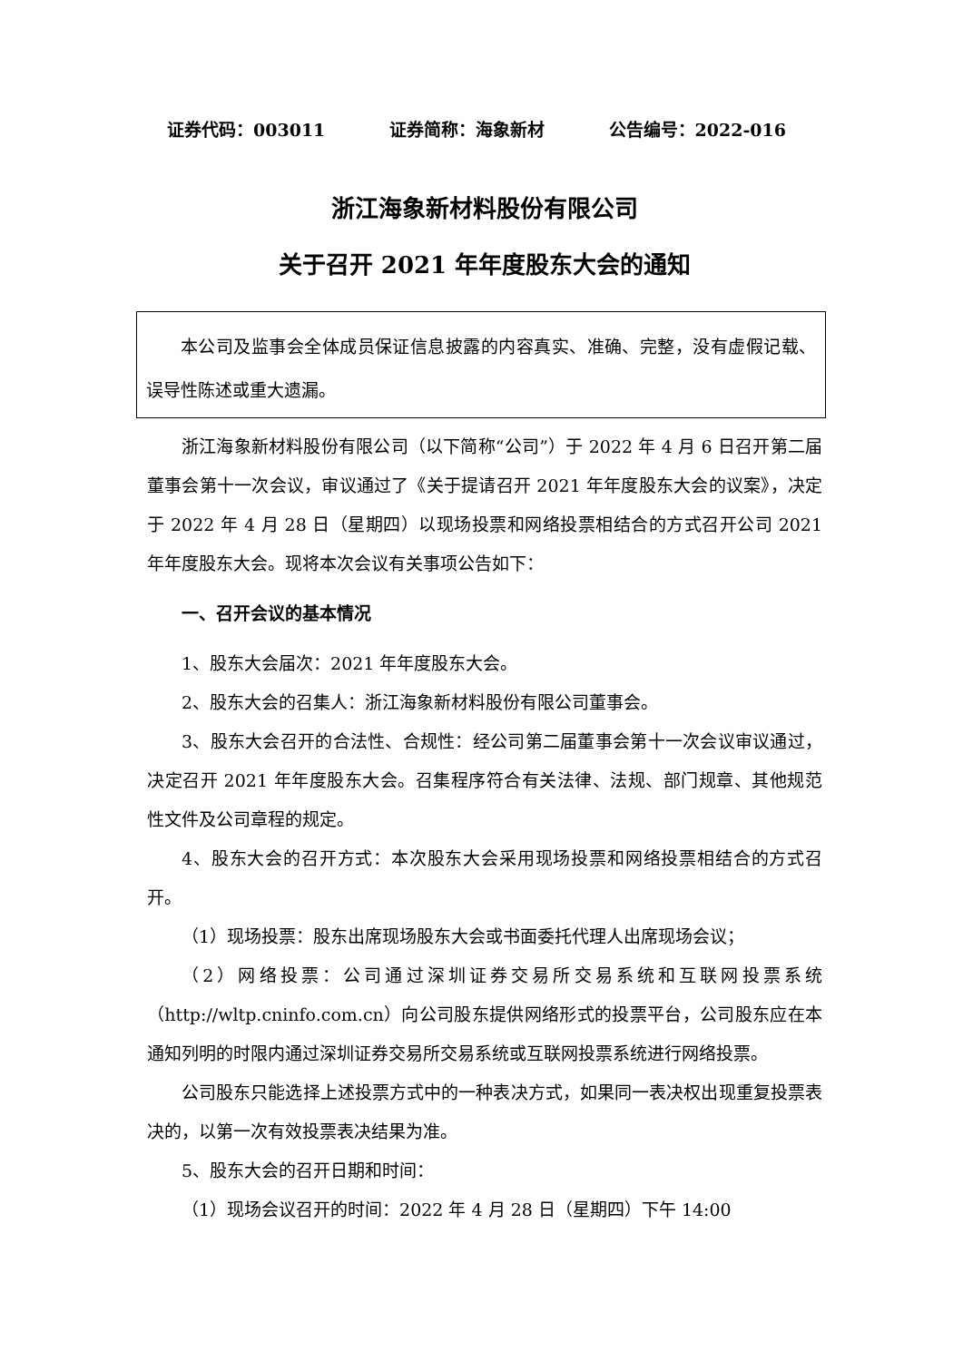证券代码：003011 证券简称：海象新材 公告编号：2022-016
浙江海象新材料股份有限公司
关于召开 2021 年年度股东大会的通知
本公司及监事会全体成员保证信息披露的内容真实、准确、完整，没有虚假记载、误导性陈述或重大遗漏。
浙江海象新材料股份有限公司（以下简称“公司”）于 2022 年 4 月 6 日召开第二届董事会第十一次会议，审议通过了《关于提请召开 2021 年年度股东大会的议案》，决定于 2022 年 4 月 28 日（星期四）以现场投票和网络投票相结合的方式召开公司 2021 年年度股东大会。现将本次会议有关事项公告如下：
一、召开会议的基本情况
1、股东大会届次：2021 年年度股东大会。
2、股东大会的召集人：浙江海象新材料股份有限公司董事会。
3、股东大会召开的合法性、合规性：经公司第二届董事会第十一次会议审议通过，决定召开 2021 年年度股东大会。召集程序符合有关法律、法规、部门规章、其他规范性文件及公司章程的规定。
4、股东大会的召开方式：本次股东大会采用现场投票和网络投票相结合的方式召开。
（1）现场投票：股东出席现场股东大会或书面委托代理人出席现场会议；
（2）网络投票：公司通过深圳证券交易所交易系统和互联网投票系统（http://wltp.cninfo.com.cn）向公司股东提供网络形式的投票平台，公司股东应在本通知列明的时限内通过深圳证券交易所交易系统或互联网投票系统进行网络投票。
公司股东只能选择上述投票方式中的一种表决方式，如果同一表决权出现重复投票表决的，以第一次有效投票表决结果为准。
5、股东大会的召开日期和时间：
（1）现场会议召开的时间：2022 年 4 月 28 日（星期四）下午 14:00